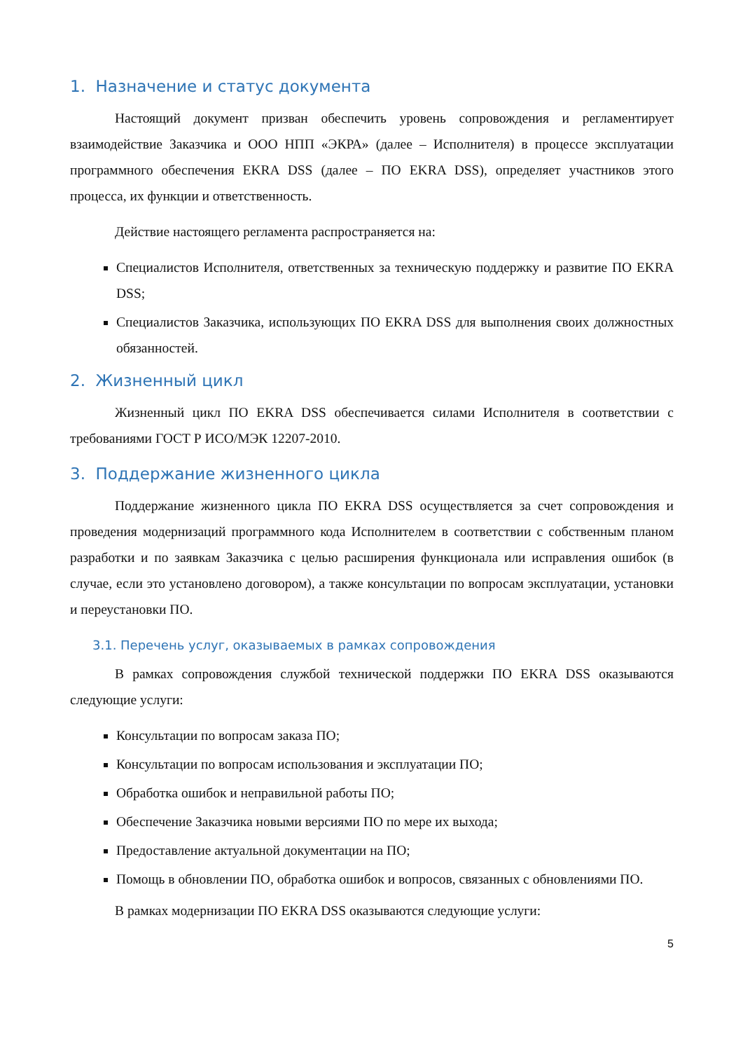1. Назначение и статус документа
Настоящий документ призван обеспечить уровень сопровождения и регламентирует взаимодействие Заказчика и ООО НПП «ЭКРА» (далее – Исполнителя) в процессе эксплуатации программного обеспечения EKRA DSS (далее – ПО EKRA DSS), определяет участников этого процесса, их функции и ответственность.
Действие настоящего регламента распространяется на:
Специалистов Исполнителя, ответственных за техническую поддержку и развитие ПО EKRA DSS;
Специалистов Заказчика, использующих ПО EKRA DSS для выполнения своих должностных обязанностей.
2. Жизненный цикл
Жизненный цикл ПО EKRA DSS обеспечивается силами Исполнителя в соответствии с требованиями ГОСТ Р ИСО/МЭК 12207-2010.
3. Поддержание жизненного цикла
Поддержание жизненного цикла ПО EKRA DSS осуществляется за счет сопровождения и проведения модернизаций программного кода Исполнителем в соответствии с собственным планом разработки и по заявкам Заказчика с целью расширения функционала или исправления ошибок (в случае, если это установлено договором), а также консультации по вопросам эксплуатации, установки и переустановки ПО.
3.1. Перечень услуг, оказываемых в рамках сопровождения
В рамках сопровождения службой технической поддержки ПО EKRA DSS оказываются следующие услуги:
Консультации по вопросам заказа ПО;
Консультации по вопросам использования и эксплуатации ПО;
Обработка ошибок и неправильной работы ПО;
Обеспечение Заказчика новыми версиями ПО по мере их выхода;
Предоставление актуальной документации на ПО;
Помощь в обновлении ПО, обработка ошибок и вопросов, связанных с обновлениями ПО.
В рамках модернизации ПО EKRA DSS оказываются следующие услуги:
5